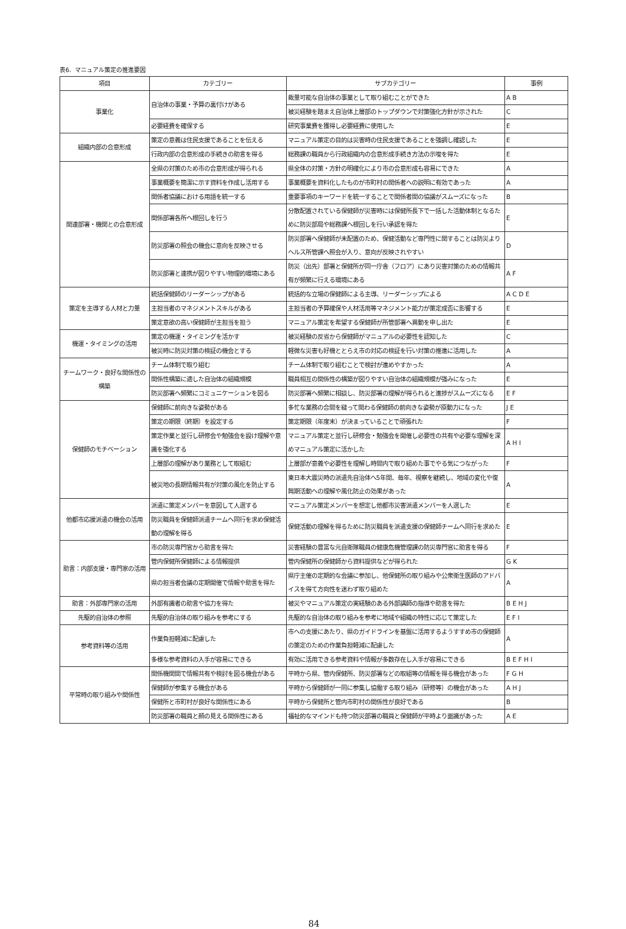表6．マニュアル策定の推進要因
| 項目 | カテゴリー | サブカテゴリー | 事例 |
| --- | --- | --- | --- |
| 事業化 | 自治体の事業・予算の裏付けがある | 裁量可能な自治体の事業として取り組むことができた | A B |
| | | 被災経験を踏まえ自治体上層部のトップダウンで対策強化方針が示された | C |
| | 必要経費を確保する | 研究事業費を獲得し必要経費に使用した | E |
| 組織内部の合意形成 | 策定の意義は住民支援であることを伝える | マニュアル策定の目的は災害時の住民支援であることを強調し確認した | E |
| | 行政内部の合意形成の手続きの助言を得る | 総務課の職員から行政組織内の合意形成手続き方法の示唆を得た | E |
| 関連部署・機関との合意形成 | 全県の対策のため市の合意形成が得られる | 県全体の対策・方針の明確化により市の合意形成も容易にできた | A |
| | 事業概要を簡潔に示す資料を作成し活用する | 事業概要を資料化したものが市町村の関係者への説明に有効であった | A |
| | 関係者協議における用語を統一する | 重要事項のキーワードを統一することで関係者間の協議がスムーズになった | B |
| | 関係部署各所へ根回しを行う | 分散配置されている保健師が災害時には保健所長下で一括した活動体制となるために防災部局や総務課へ根回しを行い承認を得た | E |
| | 防災部署の照会の機会に意向を反映させる | 防災部署へ保健師が未配置のため、保健活動など専門性に関することは防災よりヘルス所管課へ照会が入り、意向が反映されやすい | D |
| | 防災部署と連携が図りやすい物理的環境にある | 防災（出先）部署と保健所が同一庁舎（フロア）にあり災害対策のための情報共有が頻繁に行える環境にある | A F |
| 策定を主導する人材と力量 | 統括保健師のリーダーシップがある | 統括的な立場の保健師による主導、リーダーシップによる | A C D E |
| | 主担当者のマネジメントスキルがある | 主担当者の予算確保や人材活用等マネジメント能力が策定成否に影響する | E |
| | 策定意欲の高い保健師が主担当を担う | マニュアル策定を希望する保健師が所管部署へ異動を申し出た | E |
| 機運・タイミングの活用 | 策定の機運・タイミングを活かす | 被災経験の反省から保健師がマニュアルの必要性を認知した | C |
| | 被災時に防災対策の検証の機会とする | 軽微な災害も好機ととらえ市の対応の検証を行い対策の推進に活用した | A |
| チームワーク・良好な関係性の構築 | チーム体制で取り組む | チーム体制で取り組むことで検討が進めやすかった | A |
| | 関係性構築に適した自治体の組織規模 | 職員相互の関係性の構築が図りやすい自治体の組織規模が強みになった | E |
| | 防災部署へ頻繁にコミュニケーションを図る | 防災部署へ頻繁に相談し、防災部署の理解が得られると進捗がスムーズになる | E F |
| 保健師のモチベーション | 保健師に前向きな姿勢がある | 多忙な業務の合間を縫って関わる保健師の前向きな姿勢が原動力になった | J E |
| | 策定の期限（終期）を設定する | 策定期限（年度末）が決まっていることで頑張れた | F |
| | 策定作業と並行し研修会や勉強会を設け理解や意識を強化する | マニュアル策定と並行し研修会・勉強会を開催し必要性の共有や必要な理解を深めマニュアル策定に活かした | A H I |
| | 上層部の理解があり業務として取組む | 上層部が意義や必要性を理解し時間内で取り組めた事でやる気につながった | F |
| | 被災地の長期情報共有が対策の風化を防止する | 東日本大震災時の派遣先自治体へ5年間、毎年、視察を継続し、地域の変化や復興期活動への理解や風化防止の効果があった | A |
| 他都市応援派遣の機会の活用 | 派遣に策定メンバーを意図して人選する | マニュアル策定メンバーを想定し他都市災害派遣メンバーを人選した | E |
| | 防災職員を保健師派遣チームへ同行を求め保健活動の理解を得る | 保健活動の理解を得るために防災職員を派遣支援の保健師チームへ同行を求めた | E |
| 助言：内部支援・専門家の活用 | 市の防災専門官から助言を得た | 災害経験の豊富な元自衛隊職員の健康危機管理課の防災専門官に助言を得る | F |
| | 管内保健所保健師による情報提供 | 管内保健所の保健師から資料提供などが得られた | G K |
| | 県の担当者会議の定期開催で情報や助言を得た | 県庁主催の定期的な会議に参加し、他保健所の取り組みや公衆衛生医師のアドバイスを得て方向性を迷わず取り組めた | A |
| 助言：外部専門家の活用 | 外部有識者の助言や協力を得た | 被災やマニュアル策定の実経験のある外部講師の指導や助言を得た | B E H J |
| 先駆的自治体の参照 | 先駆的自治体の取り組みを参考にする | 先駆的な自治体の取り組みを参考に地域や組織の特性に応じて策定した | E F I |
| 参考資料等の活用 | 作業負担軽減に配慮した | 市への支援にあたり、県のガイドラインを基盤に活用するようすすめ市の保健師の策定のための作業負担軽減に配慮した | A |
| | 多様な参考資料の入手が容易にできる | 有効に活用できる参考資料や情報が多数存在し入手が容易にできる | B E F H I |
| 平常時の取り組みや関係性 | 関係機関間で情報共有や検討を図る機会がある | 平時から県、管内保健所、防災部署などの取組等の情報を得る機会があった | F G H |
| | 保健師が参集する機会がある | 平時から保健師が一同に参集し協働する取り組み（研修等）の機会があった | A H J |
| | 保健所と市町村が良好な関係性にある | 平時から保健所と管内市町村の関係性が良好である | B |
| | 防災部署の職員と顔の見える関係性にある | 福祉的なマインドも持つ防災部署の職員と保健師が平時より面識があった | A E |
84